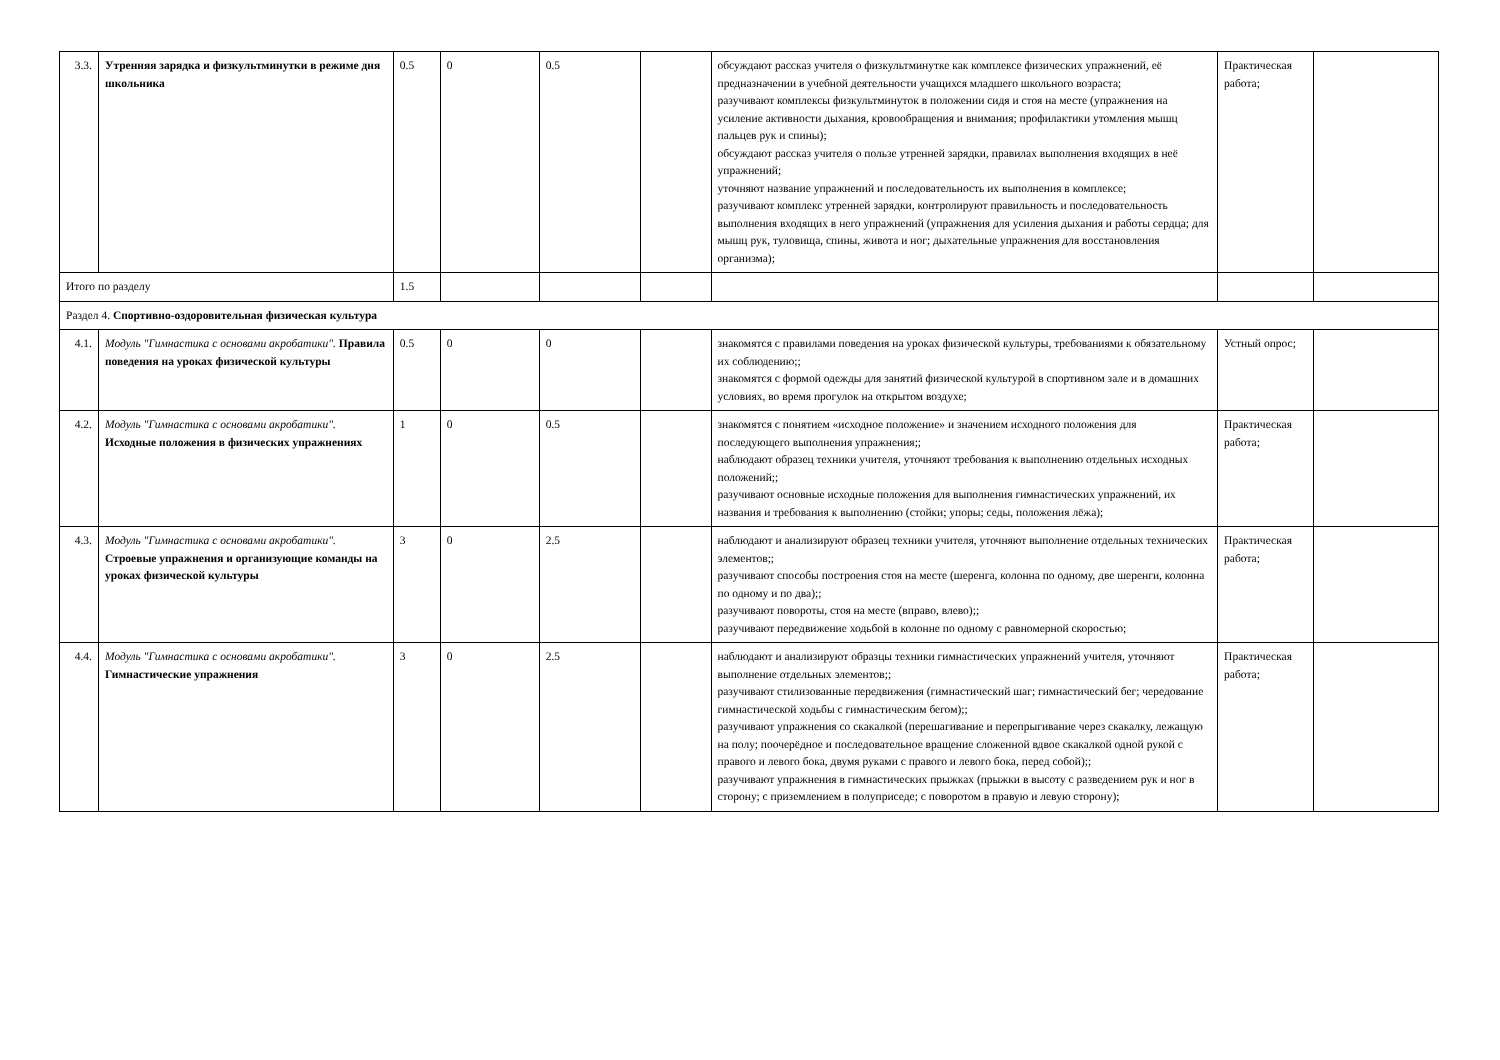| 3.3. | Утренняя зарядка и физкультминутки в режиме дня школьника | 0.5 | 0 | 0.5 | | обсуждают рассказ учителя о физкультминутке как комплексе физических упражнений, её предназначении в учебной деятельности учащихся младшего школьного возраста; разучивают комплексы физкультминуток в положении сидя и стоя на месте (упражнения на усиление активности дыхания, кровообращения и внимания; профилактики утомления мышц пальцев рук и спины); обсуждают рассказ учителя о пользе утренней зарядки, правилах выполнения входящих в неё упражнений; уточняют название упражнений и последовательность их выполнения в комплексе; разучивают комплекс утренней зарядки, контролируют правильность и последовательность выполнения входящих в него упражнений (упражнения для усиления дыхания и работы сердца; для мышц рук, туловища, спины, живота и ног; дыхательные упражнения для восстановления организма); | Практическая работа; | |
| Итого по разделу | | 1.5 | | | | | | |
| Раздел 4. Спортивно-оздоровительная физическая культура | | | | | | | | |
| 4.1. | Модуль "Гимнастика с основами акробатики". Правила поведения на уроках физической культуры | 0.5 | 0 | 0 | | знакомятся с правилами поведения на уроках физической культуры, требованиями к обязательному их соблюдению;; знакомятся с формой одежды для занятий физической культурой в спортивном зале и в домашних условиях, во время прогулок на открытом воздухе; | Устный опрос; | |
| 4.2. | Модуль "Гимнастика с основами акробатики". Исходные положения в физических упражнениях | 1 | 0 | 0.5 | | знакомятся с понятием «исходное положение» и значением исходного положения для последующего выполнения упражнения;; наблюдают образец техники учителя, уточняют требования к выполнению отдельных исходных положений;; разучивают основные исходные положения для выполнения гимнастических упражнений, их названия и требования к выполнению (стойки; упоры; седы, положения лёжа); | Практическая работа; | |
| 4.3. | Модуль "Гимнастика с основами акробатики". Строевые упражнения и организующие команды на уроках физической культуры | 3 | 0 | 2.5 | | наблюдают и анализируют образец техники учителя, уточняют выполнение отдельных технических элементов;; разучивают способы построения стоя на месте (шеренга, колонна по одному, две шеренги, колонна по одному и по два);; разучивают повороты, стоя на месте (вправо, влево);; разучивают передвижение ходьбой в колонне по одному с равномерной скоростью; | Практическая работа; | |
| 4.4. | Модуль "Гимнастика с основами акробатики". Гимнастические упражнения | 3 | 0 | 2.5 | | наблюдают и анализируют образцы техники гимнастических упражнений учителя, уточняют выполнение отдельных элементов;; разучивают стилизованные передвижения (гимнастический шаг; гимнастический бег; чередование гимнастической ходьбы с гимнастическим бегом);; разучивают упражнения со скакалкой (перешагивание и перепрыгивание через скакалку, лежащую на полу; поочерёдное и последовательное вращение сложенной вдвое скакалкой одной рукой с правого и левого бока, двумя руками с правого и левого бока, перед собой);; разучивают упражнения в гимнастических прыжках (прыжки в высоту с разведением рук и ног в сторону; с приземлением в полуприседе; с поворотом в правую и левую сторону); | Практическая работа; | |